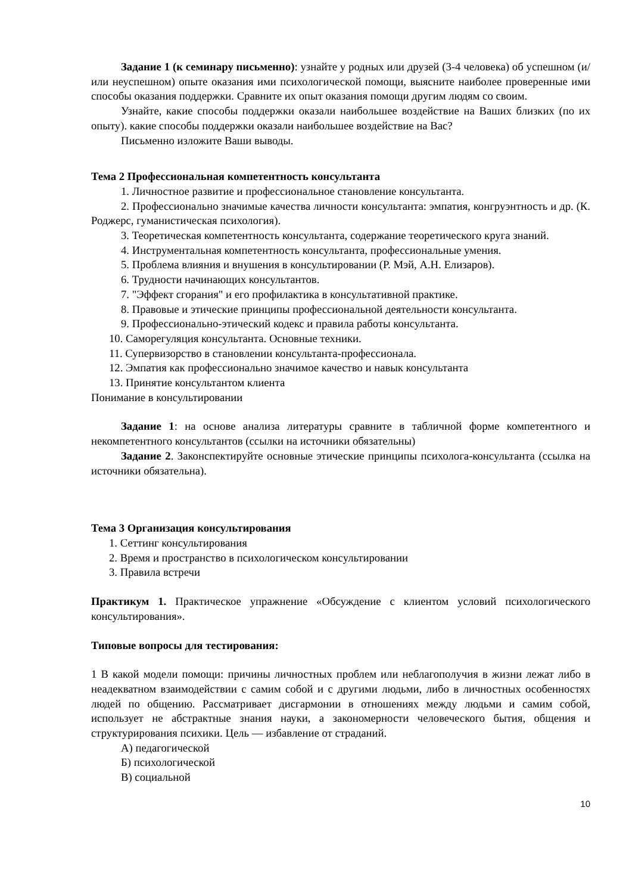Задание 1 (к семинару письменно): узнайте у родных или друзей (3-4 человека) об успешном (и/или неуспешном) опыте оказания ими психологической помощи, выясните наиболее проверенные ими способы оказания поддержки. Сравните их опыт оказания помощи другим людям со своим.
Узнайте, какие способы поддержки оказали наибольшее воздействие на Ваших близких (по их опыту). какие способы поддержки оказали наибольшее воздействие на Вас?
Письменно изложите Ваши выводы.
Тема 2 Профессиональная компетентность консультанта
1. Личностное развитие и профессиональное становление консультанта.
2. Профессионально значимые качества личности консультанта: эмпатия, конгруэнтность и др. (К. Роджерс, гуманистическая психология).
3. Теоретическая компетентность консультанта, содержание теоретического круга знаний.
4. Инструментальная компетентность консультанта, профессиональные умения.
5. Проблема влияния и внушения в консультировании (Р. Мэй, А.Н. Елизаров).
6. Трудности начинающих консультантов.
7. "Эффект сгорания" и его профилактика в консультативной практике.
8. Правовые и этические принципы профессиональной деятельности консультанта.
9. Профессионально-этический кодекс и правила работы консультанта.
10. Саморегуляция консультанта. Основные техники.
11. Супервизорство в становлении консультанта-профессионала.
12. Эмпатия как профессионально значимое качество и навык консультанта
13. Принятие консультантом клиента
Понимание в консультировании
Задание 1: на основе анализа литературы сравните в табличной форме компетентного и некомпетентного консультантов (ссылки на источники обязательны)
Задание 2. Законспектируйте основные этические принципы психолога-консультанта (ссылка на источники обязательна).
Тема 3 Организация консультирования
1. Сеттинг консультирования
2. Время и пространство в психологическом консультировании
3. Правила встречи
Практикум 1. Практическое упражнение «Обсуждение с клиентом условий психологического консультирования».
Типовые вопросы для тестирования:
1 В какой модели помощи: причины личностных проблем или неблагополучия в жизни лежат либо в неадекватном взаимодействии с самим собой и с другими людьми, либо в личностных особенностях людей по общению. Рассматривает дисгармонии в отношениях между людьми и самим собой, использует не абстрактные знания науки, а закономерности человеческого бытия, общения и структурирования психики. Цель — избавление от страданий.
А) педагогической
Б) психологической
В) социальной
10